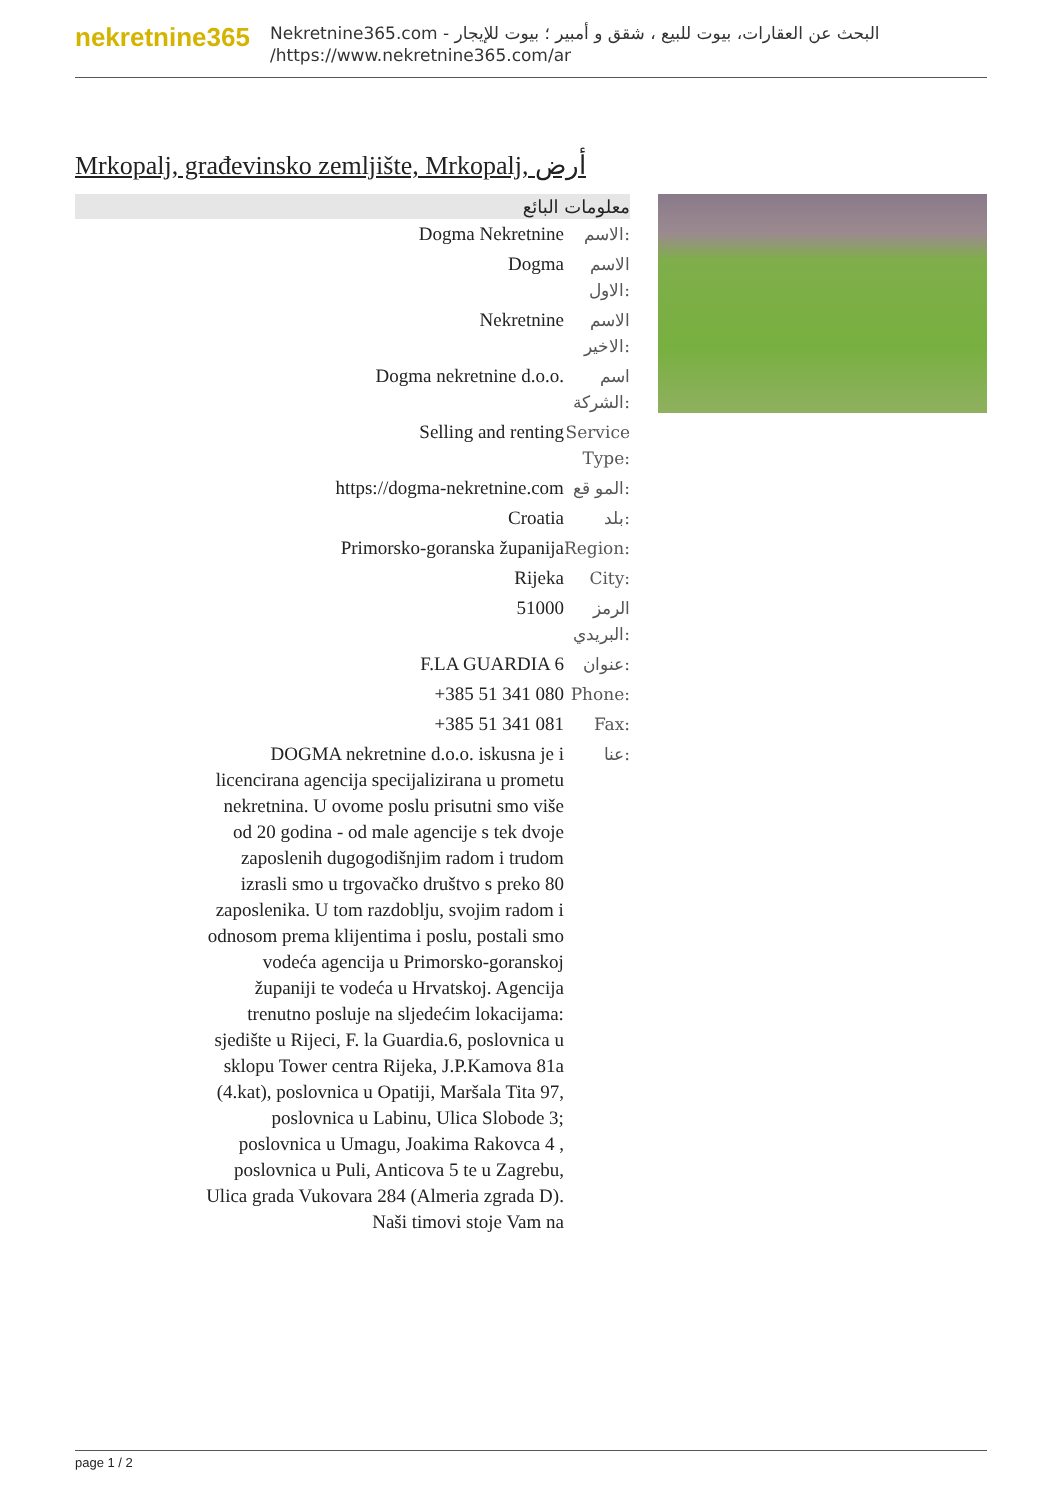nekretnine365
البحث عن العقارات، بيوت للبيع ، شقق و أمبير ؛ بيوت للإيجار - Nekretnine365.com
https://www.nekretnine365.com/ar/
Mrkopalj, građevinsko zemljište, Mrkopalj, أرض
معلومات البائع
| Dogma Nekretnine | الاسم: |
| Dogma | الاسم الاول: |
| Nekretnine | الاسم الاخير: |
| Dogma nekretnine d.o.o. | اسم الشركة: |
| Selling and renting | Service Type: |
| https://dogma-nekretnine.com | المو قع: |
| Croatia | بلد: |
| Primorsko-goranska županija | Region: |
| Rijeka | City: |
| 51000 | الرمز البريدي: |
| F.LA GUARDIA 6 | عنوان: |
| +385 51 341 080 | Phone: |
| +385 51 341 081 | Fax: |
| DOGMA nekretnine d.o.o. iskusna je i licencirana agencija specijalizirana u prometu nekretnina. U ovome poslu prisutni smo više od 20 godina - od male agencije s tek dvoje zaposlenih dugogodišnjim radom i trudom izrasli smo u trgovačko društvo s preko 80 zaposlenika. U tom razdoblju, svojim radom i odnosom prema klijentima i poslu, postali smo vodeća agencija u Primorsko-goranskoj županiji te vodeća u Hrvatskoj. Agencija trenutno posluje na sljedećim lokacijama: sjedište u Rijeci, F. la Guardia.6, poslovnica u sklopu Tower centra Rijeka, J.P.Kamova 81a (4.kat), poslovnica u Opatiji, Maršala Tita 97, poslovnica u Labinu, Ulica Slobode 3; poslovnica u Umagu, Joakima Rakovca 4 , poslovnica u Puli, Anticova 5 te u Zagrebu, Ulica grada Vukovara 284 (Almeria zgrada D). Naši timovi stoje Vam na | عنا: |
page 1 / 2